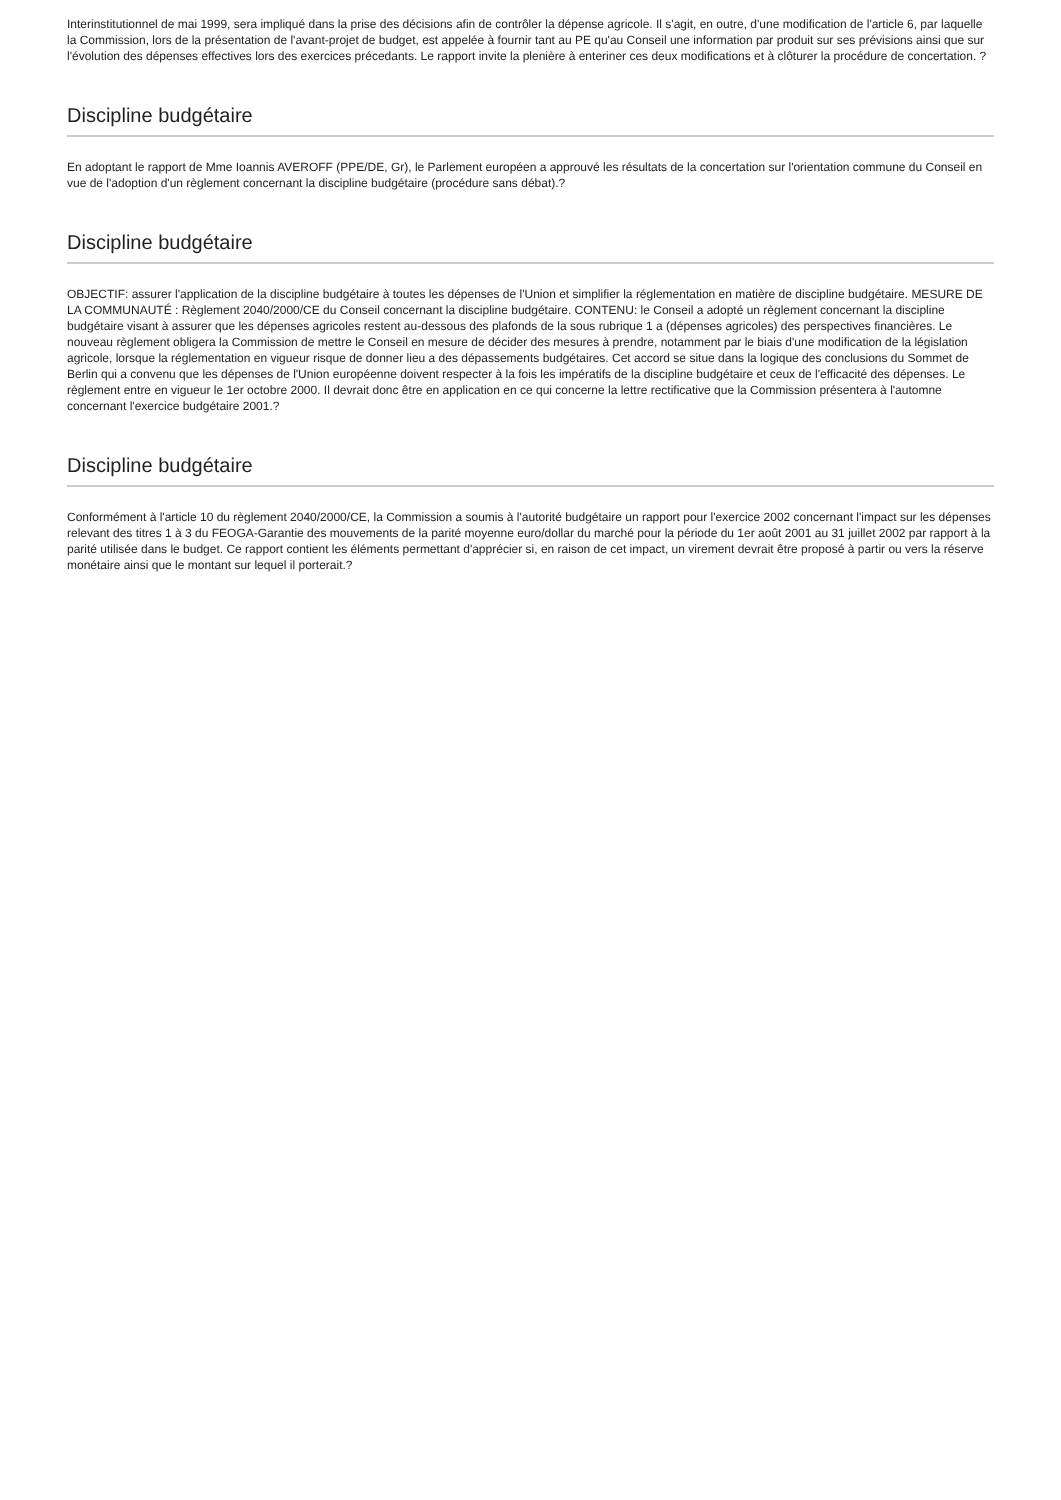Interinstitutionnel de mai 1999, sera impliqué dans la prise des décisions afin de contrôler la dépense agricole. Il s'agit, en outre, d'une modification de l'article 6, par laquelle la Commission, lors de la présentation de l'avant-projet de budget, est appelée à fournir tant au PE qu'au Conseil une information par produit sur ses prévisions ainsi que sur l'évolution des dépenses effectives lors des exercices précedants. Le rapport invite la plenière à enteriner ces deux modifications et à clôturer la procédure de concertation. ?
Discipline budgétaire
En adoptant le rapport de Mme Ioannis AVEROFF (PPE/DE, Gr), le Parlement européen a approuvé les résultats de la concertation sur l'orientation commune du Conseil en vue de l'adoption d'un règlement concernant la discipline budgétaire (procédure sans débat).?
Discipline budgétaire
OBJECTIF: assurer l'application de la discipline budgétaire à toutes les dépenses de l'Union et simplifier la réglementation en matière de discipline budgétaire. MESURE DE LA COMMUNAUTÉ : Règlement 2040/2000/CE du Conseil concernant la discipline budgétaire. CONTENU: le Conseil a adopté un règlement concernant la discipline budgétaire visant à assurer que les dépenses agricoles restent au-dessous des plafonds de la sous rubrique 1 a (dépenses agricoles) des perspectives financières. Le nouveau règlement obligera la Commission de mettre le Conseil en mesure de décider des mesures à prendre, notamment par le biais d'une modification de la législation agricole, lorsque la réglementation en vigueur risque de donner lieu a des dépassements budgétaires. Cet accord se situe dans la logique des conclusions du Sommet de Berlin qui a convenu que les dépenses de l'Union européenne doivent respecter à la fois les impératifs de la discipline budgétaire et ceux de l'efficacité des dépenses. Le règlement entre en vigueur le 1er octobre 2000. Il devrait donc être en application en ce qui concerne la lettre rectificative que la Commission présentera à l'automne concernant l'exercice budgétaire 2001.?
Discipline budgétaire
Conformément à l'article 10 du règlement 2040/2000/CE, la Commission a soumis à l'autorité budgétaire un rapport pour l'exercice 2002 concernant l'impact sur les dépenses relevant des titres 1 à 3 du FEOGA-Garantie des mouvements de la parité moyenne euro/dollar du marché pour la période du 1er août 2001 au 31 juillet 2002 par rapport à la parité utilisée dans le budget. Ce rapport contient les éléments permettant d'apprécier si, en raison de cet impact, un virement devrait être proposé à partir ou vers la réserve monétaire ainsi que le montant sur lequel il porterait.?